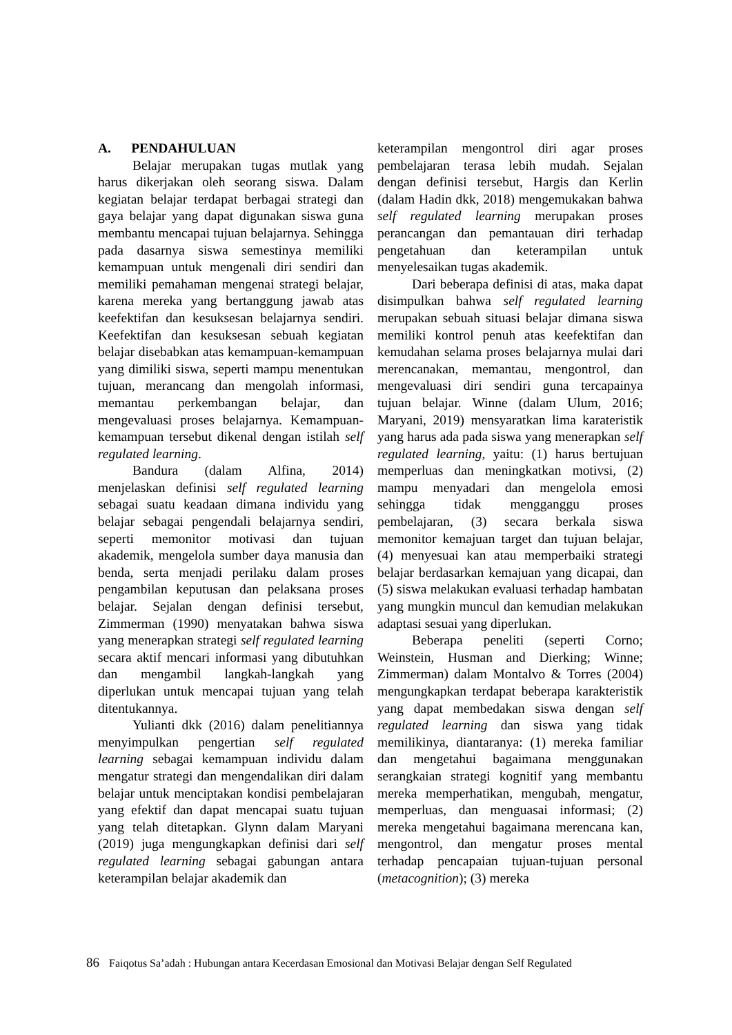A. PENDAHULUAN
Belajar merupakan tugas mutlak yang harus dikerjakan oleh seorang siswa. Dalam kegiatan belajar terdapat berbagai strategi dan gaya belajar yang dapat digunakan siswa guna membantu mencapai tujuan belajarnya. Sehingga pada dasarnya siswa semestinya memiliki kemampuan untuk mengenali diri sendiri dan memiliki pemahaman mengenai strategi belajar, karena mereka yang bertanggung jawab atas keefektifan dan kesuksesan belajarnya sendiri. Keefektifan dan kesuksesan sebuah kegiatan belajar disebabkan atas kemampuan-kemampuan yang dimiliki siswa, seperti mampu menentukan tujuan, merancang dan mengolah informasi, memantau perkembangan belajar, dan mengevaluasi proses belajarnya. Kemampuan-kemampuan tersebut dikenal dengan istilah self regulated learning.
Bandura (dalam Alfina, 2014) menjelaskan definisi self regulated learning sebagai suatu keadaan dimana individu yang belajar sebagai pengendali belajarnya sendiri, seperti memonitor motivasi dan tujuan akademik, mengelola sumber daya manusia dan benda, serta menjadi perilaku dalam proses pengambilan keputusan dan pelaksana proses belajar. Sejalan dengan definisi tersebut, Zimmerman (1990) menyatakan bahwa siswa yang menerapkan strategi self regulated learning secara aktif mencari informasi yang dibutuhkan dan mengambil langkah-langkah yang diperlukan untuk mencapai tujuan yang telah ditentukannya.
Yulianti dkk (2016) dalam penelitiannya menyimpulkan pengertian self regulated learning sebagai kemampuan individu dalam mengatur strategi dan mengendalikan diri dalam belajar untuk menciptakan kondisi pembelajaran yang efektif dan dapat mencapai suatu tujuan yang telah ditetapkan. Glynn dalam Maryani (2019) juga mengungkapkan definisi dari self regulated learning sebagai gabungan antara keterampilan belajar akademik dan
keterampilan mengontrol diri agar proses pembelajaran terasa lebih mudah. Sejalan dengan definisi tersebut, Hargis dan Kerlin (dalam Hadin dkk, 2018) mengemukakan bahwa self regulated learning merupakan proses perancangan dan pemantauan diri terhadap pengetahuan dan keterampilan untuk menyelesaikan tugas akademik.
Dari beberapa definisi di atas, maka dapat disimpulkan bahwa self regulated learning merupakan sebuah situasi belajar dimana siswa memiliki kontrol penuh atas keefektifan dan kemudahan selama proses belajarnya mulai dari merencanakan, memantau, mengontrol, dan mengevaluasi diri sendiri guna tercapainya tujuan belajar. Winne (dalam Ulum, 2016; Maryani, 2019) mensyaratkan lima karateristik yang harus ada pada siswa yang menerapkan self regulated learning, yaitu: (1) harus bertujuan memperluas dan meningkatkan motivsi, (2) mampu menyadari dan mengelola emosi sehingga tidak mengganggu proses pembelajaran, (3) secara berkala siswa memonitor kemajuan target dan tujuan belajar, (4) menyesuai kan atau memperbaiki strategi belajar berdasarkan kemajuan yang dicapai, dan (5) siswa melakukan evaluasi terhadap hambatan yang mungkin muncul dan kemudian melakukan adaptasi sesuai yang diperlukan.
Beberapa peneliti (seperti Corno; Weinstein, Husman and Dierking; Winne; Zimmerman) dalam Montalvo & Torres (2004) mengungkapkan terdapat beberapa karakteristik yang dapat membedakan siswa dengan self regulated learning dan siswa yang tidak memilikinya, diantaranya: (1) mereka familiar dan mengetahui bagaimana menggunakan serangkaian strategi kognitif yang membantu mereka memperhatikan, mengubah, mengatur, memperluas, dan menguasai informasi; (2) mereka mengetahui bagaimana merencana kan, mengontrol, dan mengatur proses mental terhadap pencapaian tujuan-tujuan personal (metacognition); (3) mereka
86 Faiqotus Sa’adah : Hubungan antara Kecerdasan Emosional dan Motivasi Belajar dengan Self Regulated